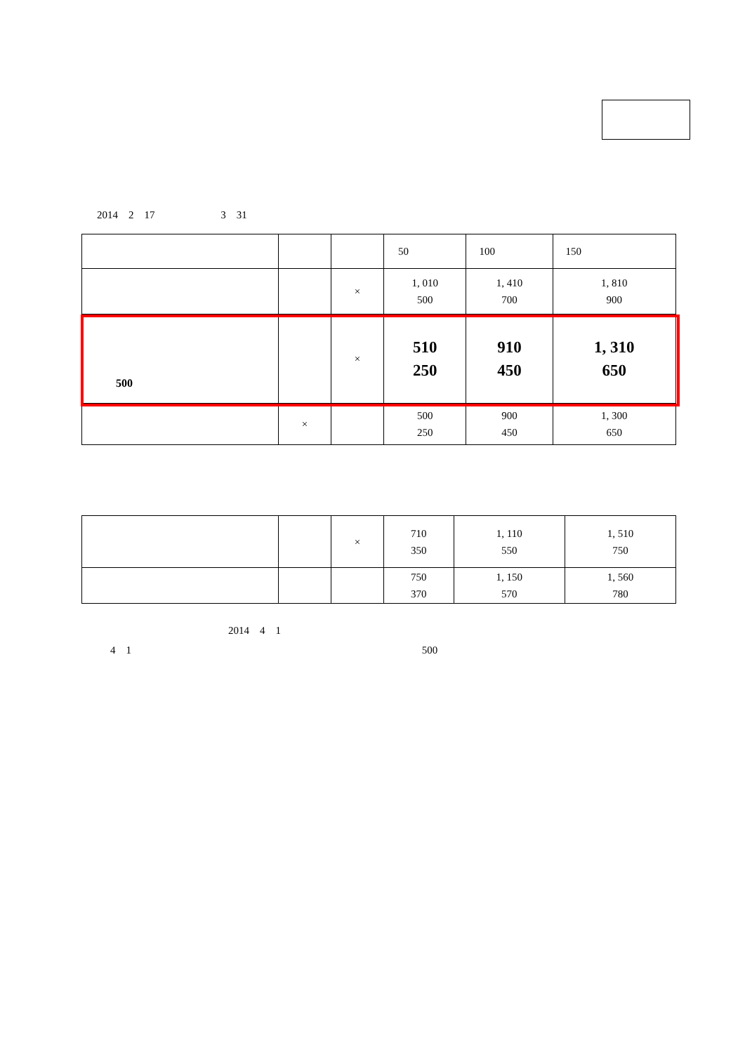2014 2 17 3 31
| | | | 50 | 100 | 150 |
| | | × | 1, 010 500 | 1, 410 700 | 1, 810 900 |
| 500 | | × | 510 250 | 910 450 | 1, 310 650 |
| | × | | 500 250 | 900 450 | 1, 300 650 |
| | | × | 710 350 | 1, 110 550 | 1, 510 750 |
| | | | 750 370 | 1, 150 570 | 1, 560 780 |
2014 4 1
4 1 500